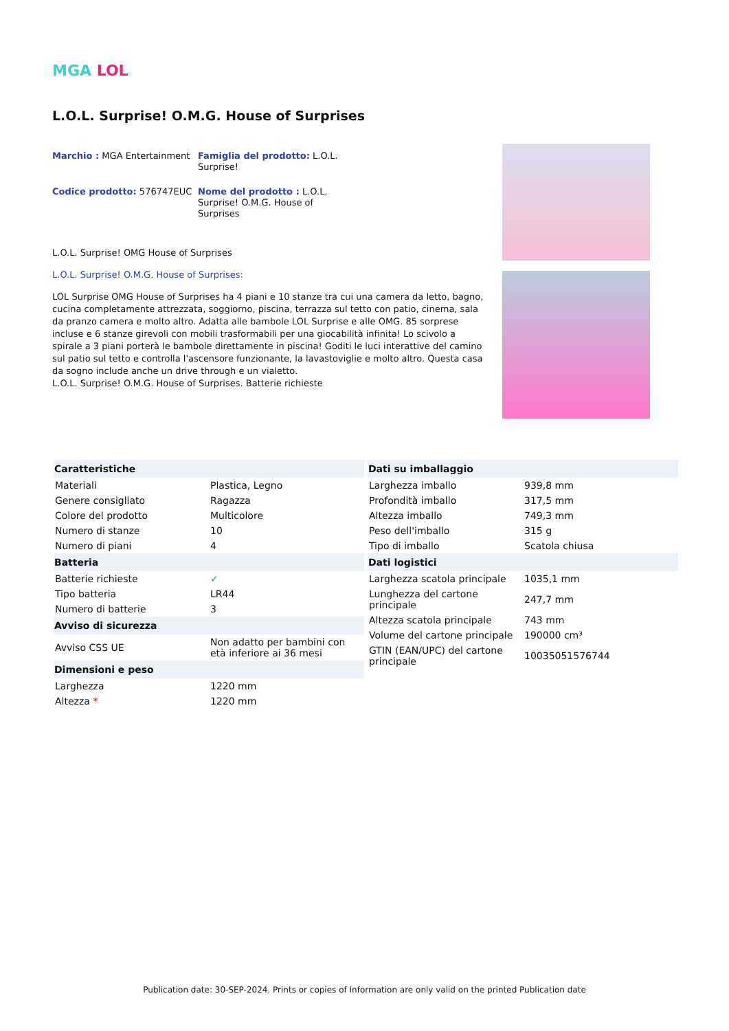MGA LOL
L.O.L. Surprise! O.M.G. House of Surprises
Marchio : MGA Entertainment
Famiglia del prodotto: L.O.L. Surprise!
Codice prodotto: 576747EUC
Nome del prodotto : L.O.L. Surprise! O.M.G. House of Surprises
L.O.L. Surprise! OMG House of Surprises
L.O.L. Surprise! O.M.G. House of Surprises:
LOL Surprise OMG House of Surprises ha 4 piani e 10 stanze tra cui una camera da letto, bagno, cucina completamente attrezzata, soggiorno, piscina, terrazza sul tetto con patio, cinema, sala da pranzo camera e molto altro. Adatta alle bambole LOL Surprise e alle OMG. 85 sorprese incluse e 6 stanze girevoli con mobili trasformabili per una giocabilità infinita! Lo scivolo a spirale a 3 piani porterà le bambole direttamente in piscina! Goditi le luci interattive del camino sul patio sul tetto e controlla l'ascensore funzionante, la lavastoviglie e molto altro. Questa casa da sogno include anche un drive through e un vialetto.
L.O.L. Surprise! O.M.G. House of Surprises. Batterie richieste
| Caratteristiche | |
| --- | --- |
| Materiali | Plastica, Legno |
| Genere consigliato | Ragazza |
| Colore del prodotto | Multicolore |
| Numero di stanze | 10 |
| Numero di piani | 4 |
| Batteria | |
| Batterie richieste | ✓ |
| Tipo batteria | LR44 |
| Numero di batterie | 3 |
| Avviso di sicurezza | |
| Avviso CSS UE | Non adatto per bambini con età inferiore ai 36 mesi |
| Dimensioni e peso | |
| Larghezza | 1220 mm |
| Altezza * | 1220 mm |
| Dati su imballaggio | |
| --- | --- |
| Larghezza imballo | 939,8 mm |
| Profondità imballo | 317,5 mm |
| Altezza imballo | 749,3 mm |
| Peso dell'imballo | 315 g |
| Tipo di imballo | Scatola chiusa |
| Dati logistici | |
| Larghezza scatola principale | 1035,1 mm |
| Lunghezza del cartone principale | 247,7 mm |
| Altezza scatola principale | 743 mm |
| Volume del cartone principale | 190000 cm³ |
| GTIN (EAN/UPC) del cartone principale | 10035051576744 |
Publication date: 30-SEP-2024. Prints or copies of Information are only valid on the printed Publication date